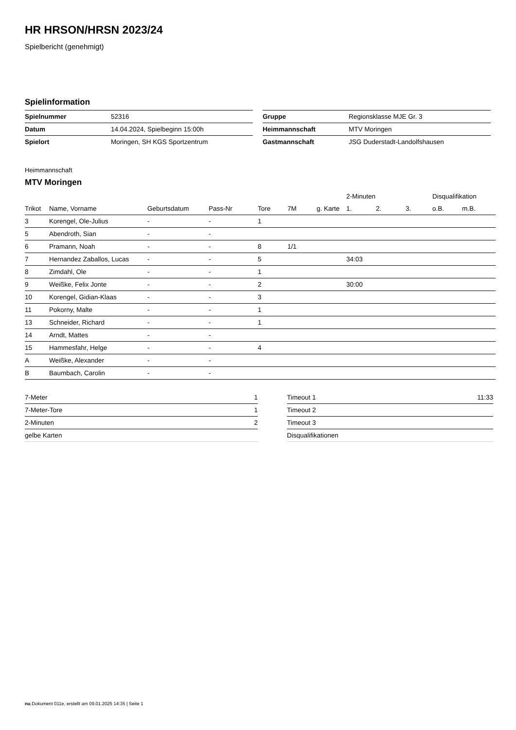HR HRSON/HRSN 2023/24
Spielbericht (genehmigt)
Spielinformation
| Spielnummer | 52316 |
| Datum | 14.04.2024, Spielbeginn 15:00h |
| Spielort | Moringen, SH KGS Sportzentrum |
| Gruppe | Regionsklasse MJE Gr. 3 |
| Heimmannschaft | MTV Moringen |
| Gastmannschaft | JSG Duderstadt-Landolfshausen |
Heimmannschaft
MTV Moringen
| | | | | | | | | 2-Minuten | | | Disqualifikation | |
| --- | --- | --- | --- | --- | --- | --- | --- | --- | --- | --- | --- | --- |
| Trikot | Name, Vorname | Geburtsdatum | Pass-Nr | Tore | 7M | g. Karte | | 1. | 2. | 3. | o.B. | m.B. |
| 3 | Korengel, Ole-Julius | - | - | 1 | | | | | | | | |
| 5 | Abendroth, Sian | - | - | | | | | | | | | |
| 6 | Pramann, Noah | - | - | 8 | 1/1 | | | | | | | |
| 7 | Hernandez Zaballos, Lucas | - | - | 5 | | | | 34:03 | | | | |
| 8 | Zimdahl, Ole | - | - | 1 | | | | | | | | |
| 9 | Weißke, Felix Jonte | - | - | 2 | | | | 30:00 | | | | |
| 10 | Korengel, Gidian-Klaas | - | - | 3 | | | | | | | | |
| 11 | Pokorny, Malte | - | - | 1 | | | | | | | | |
| 13 | Schneider, Richard | - | - | 1 | | | | | | | | |
| 14 | Arndt, Mattes | - | - | | | | | | | | | |
| 15 | Hammesfahr, Helge | - | - | 4 | | | | | | | | |
| A | Weißke, Alexander | - | - | | | | | | | | | |
| B | Baumbach, Carolin | - | - | | | | | | | | | |
| 7-Meter | 1 |
| 7-Meter-Tore | 1 |
| 2-Minuten | 2 |
| gelbe Karten | |
| Timeout 1 | 11:33 |
| Timeout 2 | |
| Timeout 3 | |
| Disqualifikationen | |
nu.Dokument 011e, erstellt am 09.01.2025 14:35 | Seite 1